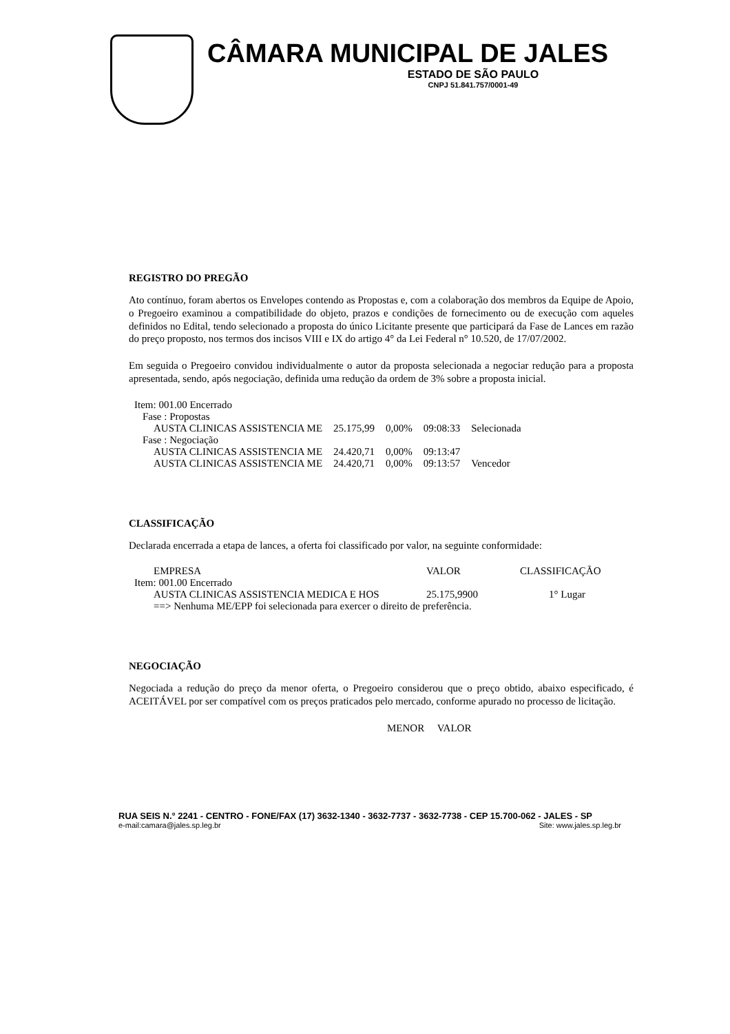CÂMARA MUNICIPAL DE JALES
ESTADO DE SÃO PAULO
CNPJ 51.841.757/0001-49
REGISTRO DO PREGÃO
Ato contínuo, foram abertos os Envelopes contendo as Propostas e, com a colaboração dos membros da Equipe de Apoio, o Pregoeiro examinou a compatibilidade do objeto, prazos e condições de fornecimento ou de execução com aqueles definidos no Edital, tendo selecionado a proposta do único Licitante presente que participará da Fase de Lances em razão do preço proposto, nos termos dos incisos VIII e IX do artigo 4° da Lei Federal n° 10.520, de 17/07/2002.
Em seguida o Pregoeiro convidou individualmente o autor da proposta selecionada a negociar redução para a proposta apresentada, sendo, após negociação, definida uma redução da ordem de 3% sobre a proposta inicial.
| Item: 001.00 Encerrado | | | | |
| Fase : Propostas | | | | |
| AUSTA CLINICAS ASSISTENCIA ME | 25.175,99 | 0,00% | 09:08:33 | Selecionada |
| Fase : Negociação | | | | |
| AUSTA CLINICAS ASSISTENCIA ME | 24.420,71 | 0,00% | 09:13:47 | |
| AUSTA CLINICAS ASSISTENCIA ME | 24.420,71 | 0,00% | 09:13:57 | Vencedor |
CLASSIFICAÇÃO
Declarada encerrada a etapa de lances, a oferta foi classificado por valor, na seguinte conformidade:
| EMPRESA | VALOR | CLASSIFICAÇÃO |
| --- | --- | --- |
| Item: 001.00 Encerrado | | |
| AUSTA CLINICAS ASSISTENCIA MEDICA E HOS | 25.175,9900 | 1° Lugar |
| ==> Nenhuma ME/EPP foi selecionada para exercer o direito de preferência. | | |
NEGOCIAÇÃO
Negociada a redução do preço da menor oferta, o Pregoeiro considerou que o preço obtido, abaixo especificado, é ACEITÁVEL por ser compatível com os preços praticados pelo mercado, conforme apurado no processo de licitação.
MENOR VALOR
RUA SEIS N.° 2241 - CENTRO - FONE/FAX (17) 3632-1340 - 3632-7737 - 3632-7738 - CEP 15.700-062 - JALES - SP
e-mail:camara@jales.sp.leg.br Site: www.jales.sp.leg.br